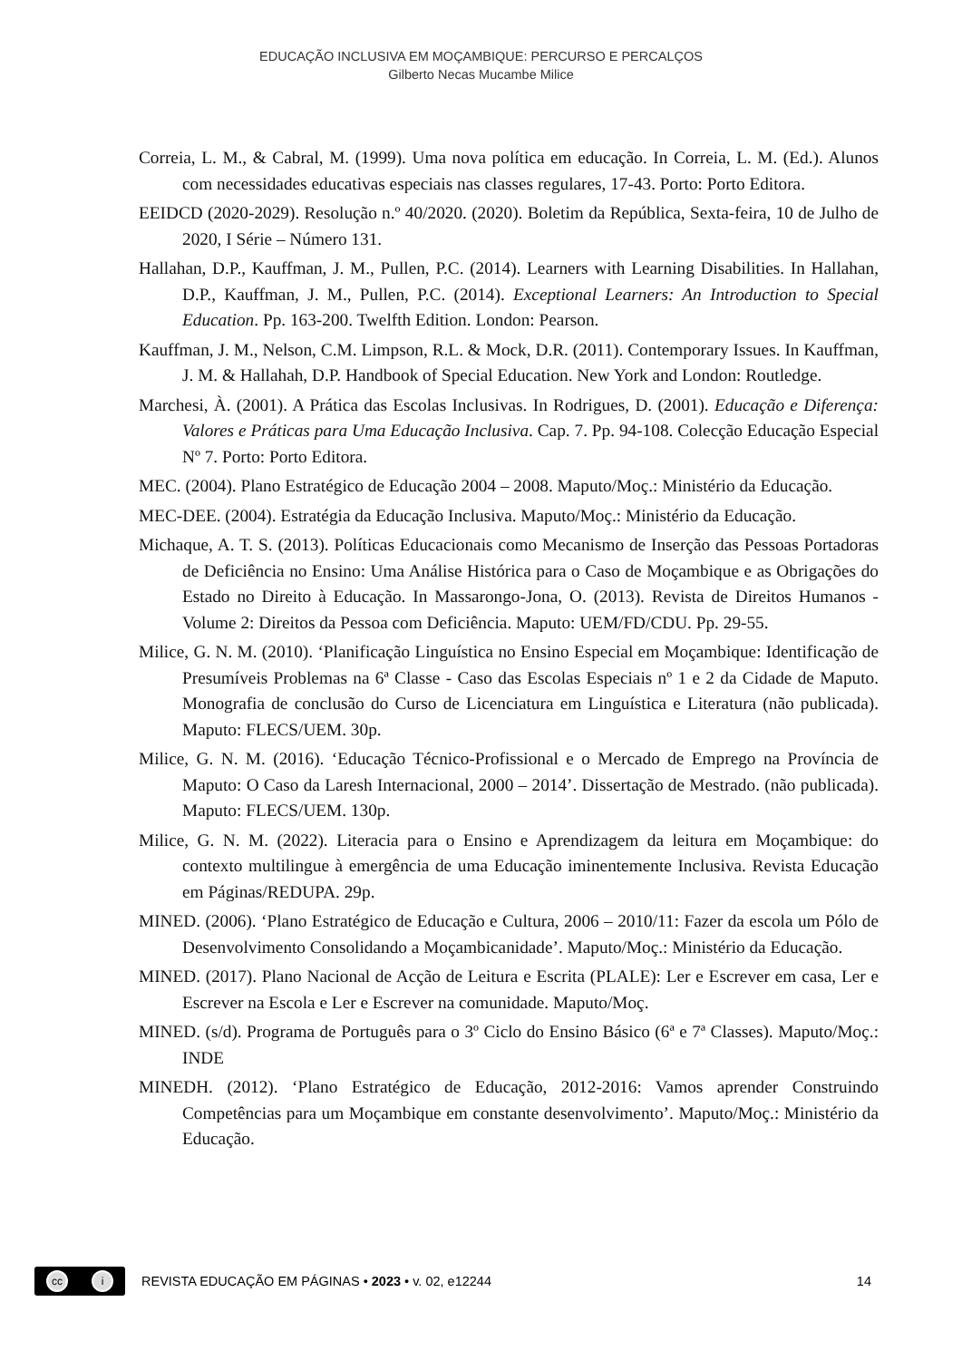EDUCAÇÃO INCLUSIVA EM MOÇAMBIQUE: PERCURSO E PERCALÇOS
Gilberto Necas Mucambe Milice
Correia, L. M., & Cabral, M. (1999). Uma nova política em educação. In Correia, L. M. (Ed.). Alunos com necessidades educativas especiais nas classes regulares, 17-43. Porto: Porto Editora.
EEIDCD (2020-2029). Resolução n.º 40/2020. (2020). Boletim da República, Sexta-feira, 10 de Julho de 2020, I Série – Número 131.
Hallahan, D.P., Kauffman, J. M., Pullen, P.C. (2014). Learners with Learning Disabilities. In Hallahan, D.P., Kauffman, J. M., Pullen, P.C. (2014). Exceptional Learners: An Introduction to Special Education. Pp. 163-200. Twelfth Edition. London: Pearson.
Kauffman, J. M., Nelson, C.M. Limpson, R.L. & Mock, D.R. (2011). Contemporary Issues. In Kauffman, J. M. & Hallahah, D.P. Handbook of Special Education. New York and London: Routledge.
Marchesi, À. (2001). A Prática das Escolas Inclusivas. In Rodrigues, D. (2001). Educação e Diferença: Valores e Práticas para Uma Educação Inclusiva. Cap. 7. Pp. 94-108. Colecção Educação Especial Nº 7. Porto: Porto Editora.
MEC. (2004). Plano Estratégico de Educação 2004 – 2008. Maputo/Moç.: Ministério da Educação.
MEC-DEE. (2004). Estratégia da Educação Inclusiva. Maputo/Moç.: Ministério da Educação.
Michaque, A. T. S. (2013). Políticas Educacionais como Mecanismo de Inserção das Pessoas Portadoras de Deficiência no Ensino: Uma Análise Histórica para o Caso de Moçambique e as Obrigações do Estado no Direito à Educação. In Massarongo-Jona, O. (2013). Revista de Direitos Humanos - Volume 2: Direitos da Pessoa com Deficiência. Maputo: UEM/FD/CDU. Pp. 29-55.
Milice, G. N. M. (2010). ‘Planificação Linguística no Ensino Especial em Moçambique: Identificação de Presumíveis Problemas na 6ª Classe - Caso das Escolas Especiais nº 1 e 2 da Cidade de Maputo. Monografia de conclusão do Curso de Licenciatura em Linguística e Literatura (não publicada). Maputo: FLECS/UEM. 30p.
Milice, G. N. M. (2016). ‘Educação Técnico-Profissional e o Mercado de Emprego na Província de Maputo: O Caso da Laresh Internacional, 2000 – 2014’. Dissertação de Mestrado. (não publicada). Maputo: FLECS/UEM. 130p.
Milice, G. N. M. (2022). Literacia para o Ensino e Aprendizagem da leitura em Moçambique: do contexto multilingue à emergência de uma Educação iminentemente Inclusiva. Revista Educação em Páginas/REDUPA. 29p.
MINED. (2006). ‘Plano Estratégico de Educação e Cultura, 2006 – 2010/11: Fazer da escola um Pólo de Desenvolvimento Consolidando a Moçambicanidade’. Maputo/Moç.: Ministério da Educação.
MINED. (2017). Plano Nacional de Acção de Leitura e Escrita (PLALE): Ler e Escrever em casa, Ler e Escrever na Escola e Ler e Escrever na comunidade. Maputo/Moç.
MINED. (s/d). Programa de Português para o 3º Ciclo do Ensino Básico (6ª e 7ª Classes). Maputo/Moç.: INDE
MINEDH. (2012). ‘Plano Estratégico de Educação, 2012-2016: Vamos aprender Construindo Competências para um Moçambique em constante desenvolvimento’. Maputo/Moç.: Ministério da Educação.
cc i
REVISTA EDUCAÇÃO EM PÁGINAS • 2023 • v. 02, e12244
14